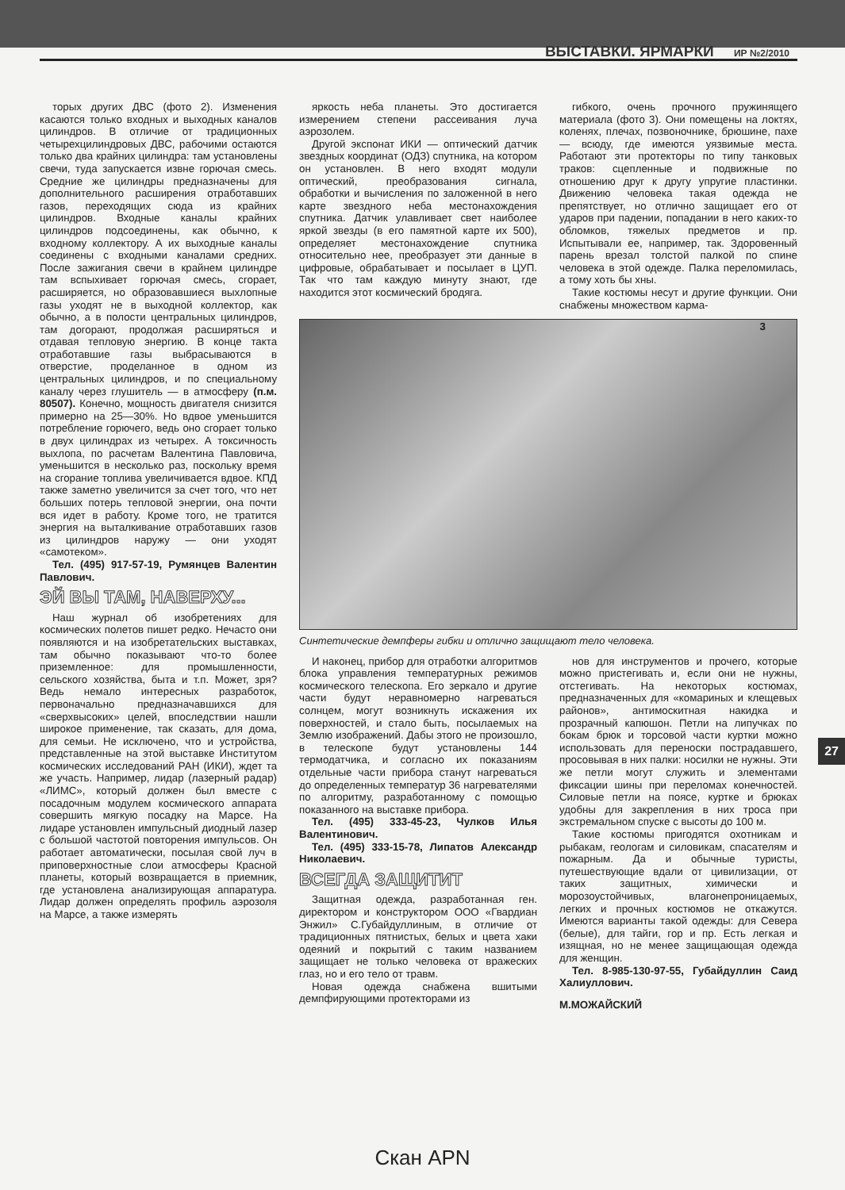ВЫСТАВКИ. ЯРМАРКИ ИР №2/2010
торых других ДВС (фото 2). Изменения касаются только входных и выходных каналов цилиндров. В отличие от традиционных четырехцилиндровых ДВС, рабочими остаются только два крайних цилиндра: там установлены свечи, туда запускается извне горючая смесь. Средние же цилиндры предназначены для дополнительного расширения отработавших газов, переходящих сюда из крайних цилиндров. Входные каналы крайних цилиндров подсоединены, как обычно, к входному коллектору. А их выходные каналы соединены с входными каналами средних. После зажигания свечи в крайнем цилиндре там вспыхивает горючая смесь, сгорает, расширяется, но образовавшиеся выхлопные газы уходят не в выходной коллектор, как обычно, а в полости центральных цилиндров, там догорают, продолжая расширяться и отдавая тепловую энергию. В конце такта отработавшие газы выбрасываются в отверстие, проделанное в одном из центральных цилиндров, и по специальному каналу через глушитель — в атмосферу (п.м. 80507). Конечно, мощность двигателя снизится примерно на 25—30%. Но вдвое уменьшится потребление горючего, ведь оно сгорает только в двух цилиндрах из четырех. А токсичность выхлопа, по расчетам Валентина Павловича, уменьшится в несколько раз, поскольку время на сгорание топлива увеличивается вдвое. КПД также заметно увеличится за счет того, что нет больших потерь тепловой энергии, она почти вся идет в работу. Кроме того, не тратится энергия на выталкивание отработавших газов из цилиндров наружу — они уходят «самотеком».
Тел. (495) 917-57-19, Румянцев Валентин Павлович.
ЭЙ ВЫ ТАМ, НАВЕРХУ...
Наш журнал об изобретениях для космических полетов пишет редко. Нечасто они появляются и на изобретательских выставках, там обычно показывают что-то более приземленное: для промышленности, сельского хозяйства, быта и т.п. Может, зря? Ведь немало интересных разработок, первоначально предназначавшихся для «сверхвысоких» целей, впоследствии нашли широкое применение, так сказать, для дома, для семьи. Не исключено, что и устройства, представленные на этой выставке Институтом космических исследований РАН (ИКИ), ждет та же участь. Например, лидар (лазерный радар) «ЛИМС», который должен был вместе с посадочным модулем космического аппарата совершить мягкую посадку на Марсе. На лидаре установлен импульсный диодный лазер с большой частотой повторения импульсов. Он работает автоматически, посылая свой луч в приповерхностные слои атмосферы Красной планеты, который возвращается в приемник, где установлена анализирующая аппаратура. Лидар должен определять профиль аэрозоля на Марсе, а также измерять
яркость неба планеты. Это достигается измерением степени рассеивания луча аэрозолем.
Другой экспонат ИКИ — оптический датчик звездных координат (ОДЗ) спутника, на котором он установлен. В него входят модули оптический, преобразования сигнала, обработки и вычисления по заложенной в него карте звездного неба местонахождения спутника. Датчик улавливает свет наиболее яркой звезды (в его памятной карте их 500), определяет местонахождение спутника относительно нее, преобразует эти данные в цифровые, обрабатывает и посылает в ЦУП. Так что там каждую минуту знают, где находится этот космический бродяга.
гибкого, очень прочного пружинящего материала (фото 3). Они помещены на локтях, коленях, плечах, позвоночнике, брюшине, пахе — всюду, где имеются уязвимые места. Работают эти протекторы по типу танковых траков: сцепленные и подвижные по отношению друг к другу упругие пластинки. Движению человека такая одежда не препятствует, но отлично защищает его от ударов при падении, попадании в него каких-то обломков, тяжелых предметов и пр. Испытывали ее, например, так. Здоровенный парень врезал толстой палкой по спине человека в этой одежде. Палка переломилась, а тому хоть бы хны.
Такие костюмы несут и другие функции. Они снабжены множеством карма-
3
Синтетические демпферы гибки и отлично защищают тело человека.
И наконец, прибор для отработки алгоритмов блока управления температурных режимов космического телескопа. Его зеркало и другие части будут неравномерно нагреваться солнцем, могут возникнуть искажения их поверхностей, и стало быть, посылаемых на Землю изображений. Дабы этого не произошло, в телескопе будут установлены 144 термодатчика, и согласно их показаниям отдельные части прибора станут нагреваться до определенных температур 36 нагревателями по алгоритму, разработанному с помощью показанного на выставке прибора.
Тел. (495) 333-45-23, Чулков Илья Валентинович.
Тел. (495) 333-15-78, Липатов Александр Николаевич.
ВСЕГДА ЗАЩИТИТ
Защитная одежда, разработанная ген. директором и конструктором ООО «Гвардиан Энжил» С.Губайдуллиным, в отличие от традиционных пятнистых, белых и цвета хаки одеяний и покрытий с таким названием защищает не только человека от вражеских глаз, но и его тело от травм.
Новая одежда снабжена вшитыми демпфирующими протекторами из
нов для инструментов и прочего, которые можно пристегивать и, если они не нужны, отстегивать. На некоторых костюмах, предназначенных для «комариных и клещевых районов», антимоскитная накидка и прозрачный капюшон. Петли на липучках по бокам брюк и торсовой части куртки можно использовать для переноски пострадавшего, просовывая в них палки: носилки не нужны. Эти же петли могут служить и элементами фиксации шины при переломах конечностей. Силовые петли на поясе, куртке и брюках удобны для закрепления в них троса при экстремальном спуске с высоты до 100 м.
Такие костюмы пригодятся охотникам и рыбакам, геологам и силовикам, спасателям и пожарным. Да и обычные туристы, путешествующие вдали от цивилизации, от таких защитных, химически и морозоустойчивых, влагонепроницаемых, легких и прочных костюмов не откажутся. Имеются варианты такой одежды: для Севера (белые), для тайги, гор и пр. Есть легкая и изящная, но не менее защищающая одежда для женщин.
Тел. 8-985-130-97-55, Губайдуллин Саид Халиуллович.
М.МОЖАЙСКИЙ
27
Скан APN